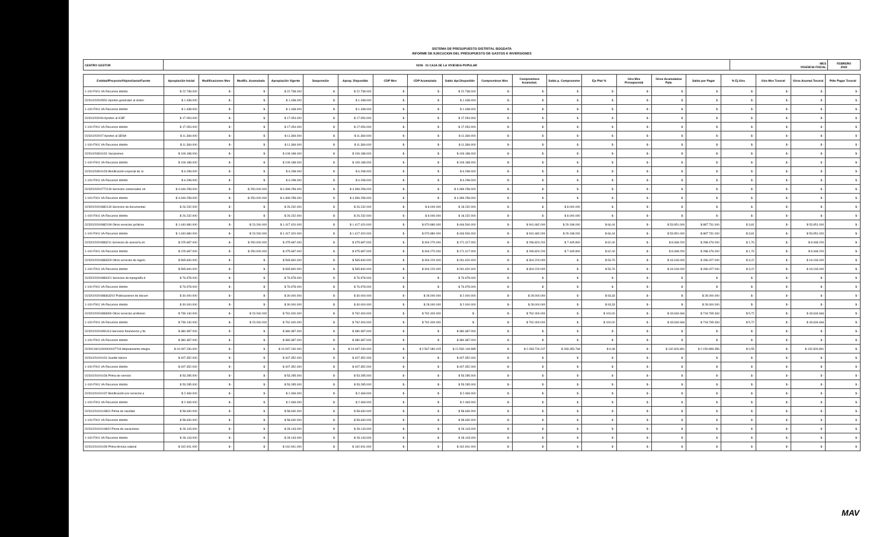SISTEMA DE PRESUPUESTO DISTRITAL BOGDATA
INFORME DE EJECUCION DEL PRESUPUESTO DE GASTOS E INVERSIONES
| CENTRO GESTOR | 0208 - 01 CAJA DE LA VIVIENDA POPULAR | MES VIGENCIA FISCAL | FEBRERO 2022 |
| Entidad/Proyecto/ObjetoGasto/Fuente | Apropiación Inicial | Modificaciones Mes | Modific. Acumulado | Apropiación Vigente | Suspensión | Aprop. Disponible | CDP Mes | CDP Acumulado | Saldo Apr.Disponible | Compromisos Mes | Compromisos Acumulad. | Saldo p. Comprometer | Eje Ptal % | Giro Mes Presupuestal | Giros Acumulados Ppto | Saldo por Pagar | % Ej.Giro | Giro Mes Tesoral | Giros Acumul.Tesoral | Pdte Pagar Tesoral |
| --- | --- | --- | --- | --- | --- | --- | --- | --- | --- | --- | --- | --- | --- | --- | --- | --- | --- | --- | --- | --- |
| 1-100-F001 VA-Recursos distrito | $ 22.738.000 | $ - | $ - | $ 22.738.000 | $ - | $ 22.738.000 | $ - | $ - | $ 22.738.000 | $ - | $ - | $ - | $ - | $ - | $ - | $ - | $ - | $ - | $ - | $ - |
| O2310202005O1 Aportes generales al sisten | $ 1.438.000 | $ - | $ - | $ 1.438.000 | $ - | $ 1.438.000 | $ - | $ - | $ 1.438.000 | $ - | $ - | $ - | $ - | $ - | $ - | $ - | $ - | $ - | $ - | $ - |
| 1-100-F001 VA-Recursos distrito | $ 1.438.000 | $ - | $ - | $ 1.438.000 | $ - | $ 1.438.000 | $ - | $ - | $ 1.438.000 | $ - | $ - | $ - | $ - | $ - | $ - | $ - | $ - | $ - | $ - | $ - |
| O2310202006 Aportes al ICBF | $ 17.054.000 | $ - | $ - | $ 17.054.000 | $ - | $ 17.054.000 | $ - | $ - | $ 17.054.000 | $ - | $ - | $ - | $ - | $ - | $ - | $ - | $ - | $ - | $ - | $ - |
| 1-100-F001 VA-Recursos distrito | $ 17.054.000 | $ - | $ - | $ 17.054.000 | $ - | $ 17.054.000 | $ - | $ - | $ 17.054.000 | $ - | $ - | $ - | $ - | $ - | $ - | $ - | $ - | $ - | $ - | $ - |
| O2310202007 Aportes al SENA | $ 11.369.000 | $ - | $ - | $ 11.369.000 | $ - | $ 11.369.000 | $ - | $ - | $ 11.369.000 | $ - | $ - | $ - | $ - | $ - | $ - | $ - | $ - | $ - | $ - | $ - |
| 1-100-F001 VA-Recursos distrito | $ 11.369.000 | $ - | $ - | $ 11.369.000 | $ - | $ 11.369.000 | $ - | $ - | $ 11.369.000 | $ - | $ - | $ - | $ - | $ - | $ - | $ - | $ - | $ - | $ - | $ - |
| O2310203001O1 Vacaciones | $ 109.188.000 | $ - | $ - | $ 109.188.000 | $ - | $ 109.188.000 | $ - | $ - | $ 109.188.000 | $ - | $ - | $ - | $ - | $ - | $ - | $ - | $ - | $ - | $ - | $ - |
| 1-100-F001 VA-Recursos distrito | $ 109.188.000 | $ - | $ - | $ 109.188.000 | $ - | $ 109.188.000 | $ - | $ - | $ 109.188.000 | $ - | $ - | $ - | $ - | $ - | $ - | $ - | $ - | $ - | $ - | $ - |
| O2310203001O3 Bonificación especial de re | $ 6.298.000 | $ - | $ - | $ 6.298.000 | $ - | $ 6.298.000 | $ - | $ - | $ 6.298.000 | $ - | $ - | $ - | $ - | $ - | $ - | $ - | $ - | $ - | $ - | $ - |
| 1-100-F001 VA-Recursos distrito | $ 6.298.000 | $ - | $ - | $ 6.298.000 | $ - | $ 6.298.000 | $ - | $ - | $ 6.298.000 | $ - | $ - | $ - | $ - | $ - | $ - | $ - | $ - | $ - | $ - | $ - |
| O232020200772130 Servicios comerciales rel | $ 4.649.258.000 | $ - | -$ 250.000.000 | $ 4.399.258.000 | $ - | $ 4.399.258.000 | $ - | $ - | $ 4.399.258.000 | $ - | $ - | $ - | $ - | $ - | $ - | $ - | $ - | $ - | $ - | $ - |
| 1-100-F001 VA-Recursos distrito | $ 4.649.258.000 | $ - | -$ 250.000.000 | $ 4.399.258.000 | $ - | $ 4.399.258.000 | $ - | $ - | $ 4.399.258.000 | $ - | $ - | $ - | $ - | $ - | $ - | $ - | $ - | $ - | $ - | $ - |
| O232020200882130 Servicios de documentac | $ 26.232.000 | $ - | $ - | $ 26.232.000 | $ - | $ 26.232.000 | $ - | $ 8.000.000 | $ 18.232.000 | $ - | $ - | $ 8.000.000 | $ - | $ - | $ - | $ - | $ - | $ - | $ - | $ - |
| 1-100-F001 VA-Recursos distrito | $ 26.232.000 | $ - | $ - | $ 26.232.000 | $ - | $ 26.232.000 | $ - | $ 8.000.000 | $ 18.232.000 | $ - | $ - | $ 8.000.000 | $ - | $ - | $ - | $ - | $ - | $ - | $ - | $ - |
| O232020200882199 Otros servicios jurídicos | $ 1.440.680.000 | $ - | -$ 23.260.000 | $ 1.417.420.000 | $ - | $ 1.417.420.000 | $ - | $ 970.880.000 | $ 446.540.000 | $ - | $ 941.682.000 | $ 29.198.000 | $ 66,44 | $ - | $ 53.951.000 | $ 887.731.000 | $ 3,81 | $ - | $ 53.951.000 | $ - |
| 1-100-F001 VA-Recursos distrito | $ 1.440.680.000 | $ - | -$ 23.260.000 | $ 1.417.420.000 | $ - | $ 1.417.420.000 | $ - | $ 970.880.000 | $ 446.540.000 | $ - | $ 941.682.000 | $ 29.198.000 | $ 66,44 | $ - | $ 53.951.000 | $ 887.731.000 | $ 3,81 | $ - | $ 53.951.000 | $ - |
| O232020200883211 Servicios de asesoría en | $ 225.687.000 | $ - | $ 250.000.000 | $ 475.687.000 | $ - | $ 475.687.000 | $ - | $ 304.270.000 | $ 171.417.000 | $ - | $ 296.824.200 | $ 7.445.800 | $ 62,40 | $ - | $ 8.348.200 | $ 288.476.000 | $ 1,76 | $ - | $ 8.348.200 | $ - |
| 1-100-F001 VA-Recursos distrito | $ 225.687.000 | $ - | $ 250.000.000 | $ 475.687.000 | $ - | $ 475.687.000 | $ - | $ 304.270.000 | $ 171.417.000 | $ - | $ 296.824.200 | $ 7.445.800 | $ 62,40 | $ - | $ 8.348.200 | $ 288.476.000 | $ 1,76 | $ - | $ 8.348.200 | $ - |
| O232020200883329 Otros servicios de ingeni | $ 565.840.000 | $ - | $ - | $ 565.840.000 | $ - | $ 565.840.000 | $ - | $ 304.220.000 | $ 261.620.000 | $ - | $ 304.220.000 | $ - | $ 53,76 | $ - | $ 18.193.000 | $ 286.027.000 | $ 3,22 | $ - | $ 18.193.000 | $ - |
| 1-100-F001 VA-Recursos distrito | $ 565.840.000 | $ - | $ - | $ 565.840.000 | $ - | $ 565.840.000 | $ - | $ 304.220.000 | $ 261.620.000 | $ - | $ 304.220.000 | $ - | $ 53,76 | $ - | $ 18.193.000 | $ 286.027.000 | $ 3,22 | $ - | $ 18.193.000 | $ - |
| O232020200883421 Servicios de topografía d | $ 76.978.000 | $ - | $ - | $ 76.978.000 | $ - | $ 76.978.000 | $ - | $ - | $ 76.978.000 | $ - | $ - | $ - | $ - | $ - | $ - | $ - | $ - | $ - | $ - | $ - |
| 1-100-F001 VA-Recursos distrito | $ 76.978.000 | $ - | $ - | $ 76.978.000 | $ - | $ 76.978.000 | $ - | $ - | $ 76.978.000 | $ - | $ - | $ - | $ - | $ - | $ - | $ - | $ - | $ - | $ - | $ - |
| O23202020088363202 Publicaciones de docum | $ 30.000.000 | $ - | $ - | $ 30.000.000 | $ - | $ 30.000.000 | $ - | $ 28.000.000 | $ 2.000.000 | $ - | $ 28.000.000 | $ - | $ 93,33 | $ - | $ - | $ 28.000.000 | $ - | $ - | $ - | $ - |
| 1-100-F001 VA-Recursos distrito | $ 30.000.000 | $ - | $ - | $ 30.000.000 | $ - | $ 30.000.000 | $ - | $ 28.000.000 | $ 2.000.000 | $ - | $ 28.000.000 | $ - | $ 93,33 | $ - | $ - | $ 28.000.000 | $ - | $ - | $ - | $ - |
| O232020200883990 Otros servicios profesion | $ 739.140.000 | $ - | $ 23.260.000 | $ 762.400.000 | $ - | $ 762.400.000 | $ - | $ 762.400.000 | $ - | $ - | $ 762.400.000 | $ - | $ 100,00 | $ - | $ 43.634.666 | $ 718.765.334 | $ 5,72 | $ - | $ 43.634.666 | $ - |
| 1-100-F001 VA-Recursos distrito | $ 739.140.000 | $ - | $ 23.260.000 | $ 762.400.000 | $ - | $ 762.400.000 | $ - | $ 762.400.000 | $ - | $ - | $ 762.400.000 | $ - | $ 100,00 | $ - | $ 43.634.666 | $ 718.765.334 | $ 5,72 | $ - | $ 43.634.666 | $ - |
| O232020200991113 Servicios financieros y fis | $ 380.387.000 | $ - | $ - | $ 380.387.000 | $ - | $ 380.387.000 | $ - | $ - | $ 380.387.000 | $ - | $ - | $ - | $ - | $ - | $ - | $ - | $ - | $ - | $ - | $ - |
| 1-100-F001 VA-Recursos distrito | $ 380.387.000 | $ - | $ - | $ 380.387.000 | $ - | $ 380.387.000 | $ - | $ - | $ 380.387.000 | $ - | $ - | $ - | $ - | $ - | $ - | $ - | $ - | $ - | $ - | $ - |
| O230116011900000007703 Mejoramiento integra | $ 24.097.230.000 | $ - | $ - | $ 24.097.230.000 | $ - | $ 24.097.230.000 | $ - | $ 2.567.080.015 | $ 21.530.149.985 | $ - | $ 2.283.726.247 | $ 283.353.768 | $ 9,48 | $ - | $ 132.826.891 | $ 2.150.899.356 | $ 0,55 | $ - | $ 132.826.891 | $ - |
| O2310201001O1 Sueldo básico | $ 407.352.000 | $ - | $ - | $ 407.352.000 | $ - | $ 407.352.000 | $ - | $ - | $ 407.352.000 | $ - | $ - | $ - | $ - | $ - | $ - | $ - | $ - | $ - | $ - | $ - |
| 1-100-F001 VA-Recursos distrito | $ 407.352.000 | $ - | $ - | $ 407.352.000 | $ - | $ 407.352.000 | $ - | $ - | $ 407.352.000 | $ - | $ - | $ - | $ - | $ - | $ - | $ - | $ - | $ - | $ - | $ - |
| O2310201001O6 Prima de servicio | $ 53.285.000 | $ - | $ - | $ 53.285.000 | $ - | $ 53.285.000 | $ - | $ - | $ 53.285.000 | $ - | $ - | $ - | $ - | $ - | $ - | $ - | $ - | $ - | $ - | $ - |
| 1-100-F001 VA-Recursos distrito | $ 53.285.000 | $ - | $ - | $ 53.285.000 | $ - | $ 53.285.000 | $ - | $ - | $ 53.285.000 | $ - | $ - | $ - | $ - | $ - | $ - | $ - | $ - | $ - | $ - | $ - |
| O2310201001O7 Bonificación por servicios p | $ 2.469.000 | $ - | $ - | $ 2.469.000 | $ - | $ 2.469.000 | $ - | $ - | $ 2.469.000 | $ - | $ - | $ - | $ - | $ - | $ - | $ - | $ - | $ - | $ - | $ - |
| 1-100-F001 VA-Recursos distrito | $ 2.469.000 | $ - | $ - | $ 2.469.000 | $ - | $ 2.469.000 | $ - | $ - | $ 2.469.000 | $ - | $ - | $ - | $ - | $ - | $ - | $ - | $ - | $ - | $ - | $ - |
| O231020100108O1 Prima de navidad | $ 58.630.000 | $ - | $ - | $ 58.630.000 | $ - | $ 58.630.000 | $ - | $ - | $ 58.630.000 | $ - | $ - | $ - | $ - | $ - | $ - | $ - | $ - | $ - | $ - | $ - |
| 1-100-F001 VA-Recursos distrito | $ 58.630.000 | $ - | $ - | $ 58.630.000 | $ - | $ 58.630.000 | $ - | $ - | $ 58.630.000 | $ - | $ - | $ - | $ - | $ - | $ - | $ - | $ - | $ - | $ - | $ - |
| O231020100108O2 Prima de vacaciones | $ 28.143.000 | $ - | $ - | $ 28.143.000 | $ - | $ 28.143.000 | $ - | $ - | $ 28.143.000 | $ - | $ - | $ - | $ - | $ - | $ - | $ - | $ - | $ - | $ - | $ - |
| 1-100-F001 VA-Recursos distrito | $ 28.143.000 | $ - | $ - | $ 28.143.000 | $ - | $ 28.143.000 | $ - | $ - | $ 28.143.000 | $ - | $ - | $ - | $ - | $ - | $ - | $ - | $ - | $ - | $ - | $ - |
| O2310201001O9 Prima técnica salarial | $ 162.941.000 | $ - | $ - | $ 162.941.000 | $ - | $ 162.941.000 | $ - | $ - | $ 162.941.000 | $ - | $ - | $ - | $ - | $ - | $ - | $ - | $ - | $ - | $ - | $ - |
MAV